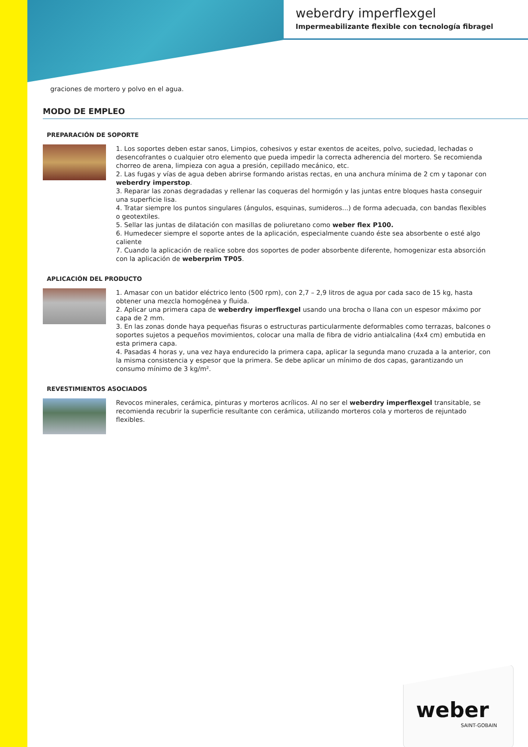weberdry imperflexgel
Impermeabilizante flexible con tecnología fibragel
graciones de mortero y polvo en el agua.
MODO DE EMPLEO
PREPARACIÓN DE SOPORTE
1. Los soportes deben estar sanos, Limpios, cohesivos y estar exentos de aceites, polvo, suciedad, lechadas o desencofrantes o cualquier otro elemento que pueda impedir la correcta adherencia del mortero. Se recomienda chorreo de arena, limpieza con agua a presión, cepillado mecánico, etc.
2. Las fugas y vías de agua deben abrirse formando aristas rectas, en una anchura mínima de 2 cm y taponar con weberdry imperstop.
3. Reparar las zonas degradadas y rellenar las coqueras del hormigón y las juntas entre bloques hasta conseguir una superficie lisa.
4. Tratar siempre los puntos singulares (ángulos, esquinas, sumideros...) de forma adecuada, con bandas flexibles o geotextiles.
5. Sellar las juntas de dilatación con masillas de poliuretano como weber flex P100.
6. Humedecer siempre el soporte antes de la aplicación, especialmente cuando éste sea absorbente o esté algo caliente
7. Cuando la aplicación de realice sobre dos soportes de poder absorbente diferente, homogenizar esta absorción con la aplicación de weberprim TP05.
APLICACIÓN DEL PRODUCTO
1. Amasar con un batidor eléctrico lento (500 rpm), con 2,7 – 2,9 litros de agua por cada saco de 15 kg, hasta obtener una mezcla homogénea y fluida.
2. Aplicar una primera capa de weberdry imperflexgel usando una brocha o llana con un espesor máximo por capa de 2 mm.
3. En las zonas donde haya pequeñas fisuras o estructuras particularmente deformables como terrazas, balcones o soportes sujetos a pequeños movimientos, colocar una malla de fibra de vidrio antialcalina (4x4 cm) embutida en esta primera capa.
4. Pasadas 4 horas y, una vez haya endurecido la primera capa, aplicar la segunda mano cruzada a la anterior, con la misma consistencia y espesor que la primera. Se debe aplicar un mínimo de dos capas, garantizando un consumo mínimo de 3 kg/m².
REVESTIMIENTOS ASOCIADOS
Revocos minerales, cerámica, pinturas y morteros acrílicos. Al no ser el weberdry imperflexgel transitable, se recomienda recubrir la superficie resultante con cerámica, utilizando morteros cola y morteros de rejuntado flexibles.
weber
SAINT-GOBAIN